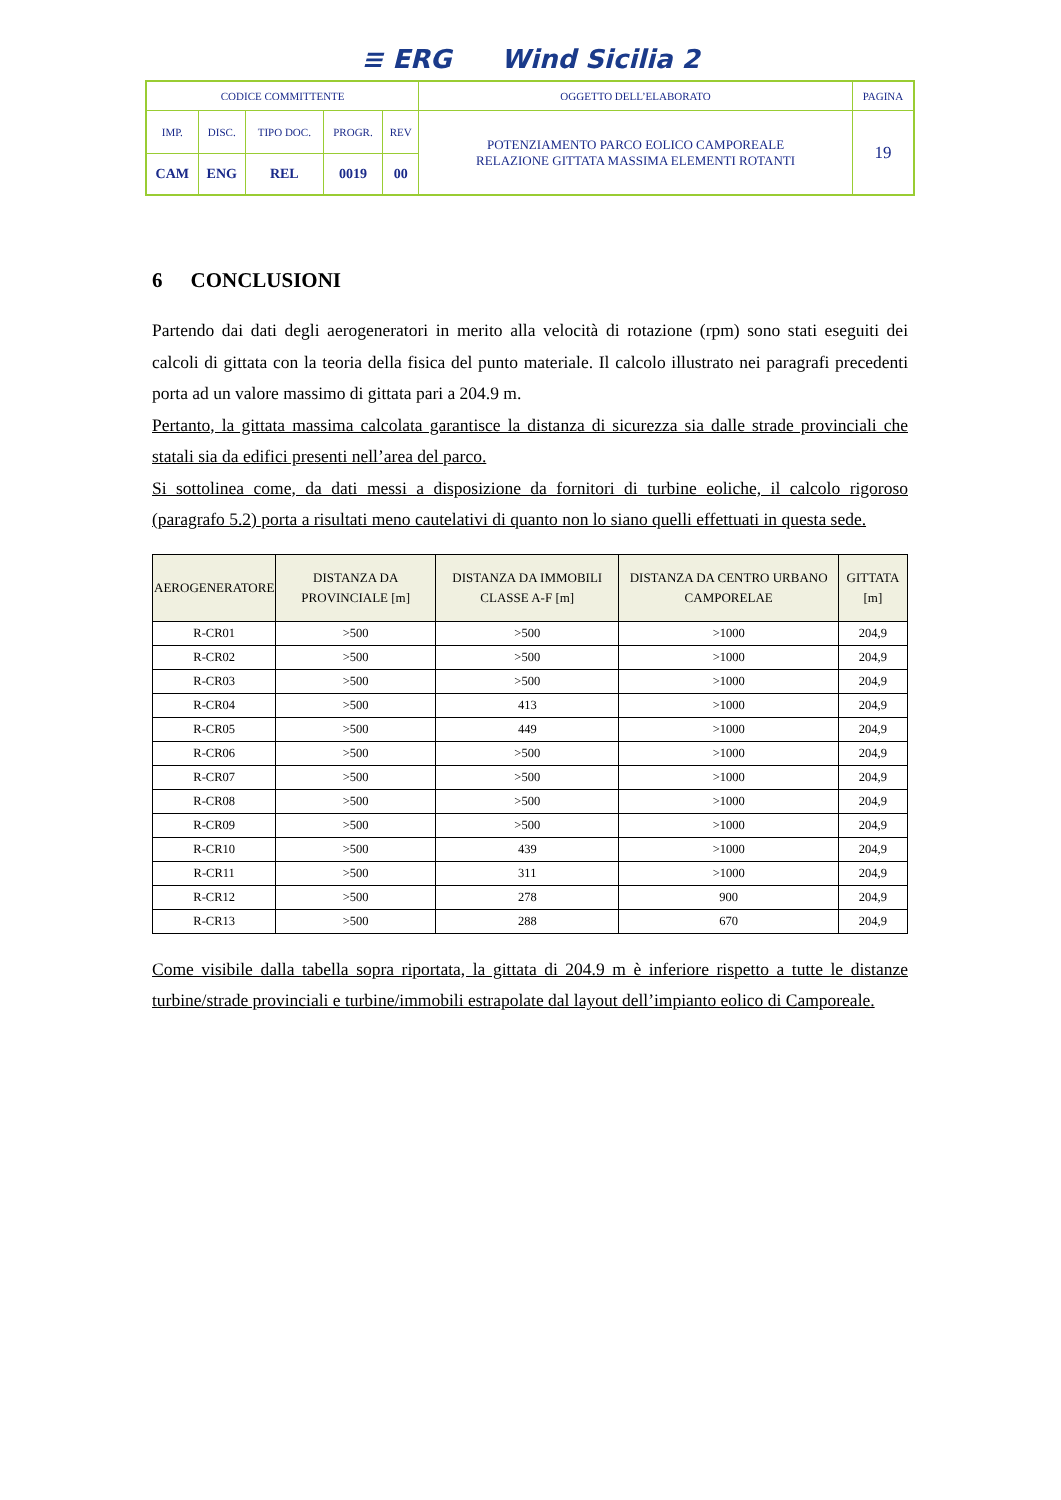≡ ERG Wind Sicilia 2
| CODICE COMMITTENTE | | | | | OGGETTO DELL’ELABORATO | PAGINA |
| IMP. | DISC. | TIPO DOC. | PROGR. | REV | POTENZIAMENTO PARCO EOLICO CAMPOREALE RELAZIONE GITTATA MASSIMA ELEMENTI ROTANTI | 19 |
| CAM | ENG | REL | 0019 | 00 | | |
6 CONCLUSIONI
Partendo dai dati degli aerogeneratori in merito alla velocità di rotazione (rpm) sono stati eseguiti dei calcoli di gittata con la teoria della fisica del punto materiale. Il calcolo illustrato nei paragrafi precedenti porta ad un valore massimo di gittata pari a 204.9 m.
Pertanto, la gittata massima calcolata garantisce la distanza di sicurezza sia dalle strade provinciali che statali sia da edifici presenti nell’area del parco.
Si sottolinea come, da dati messi a disposizione da fornitori di turbine eoliche, il calcolo rigoroso (paragrafo 5.2) porta a risultati meno cautelativi di quanto non lo siano quelli effettuati in questa sede.
| AEROGENERATORE | DISTANZA DA PROVINCIALE [m] | DISTANZA DA IMMOBILI CLASSE A-F [m] | DISTANZA DA CENTRO URBANO CAMPORELAE | GITTATA [m] |
| --- | --- | --- | --- | --- |
| R-CR01 | >500 | >500 | >1000 | 204,9 |
| R-CR02 | >500 | >500 | >1000 | 204,9 |
| R-CR03 | >500 | >500 | >1000 | 204,9 |
| R-CR04 | >500 | 413 | >1000 | 204,9 |
| R-CR05 | >500 | 449 | >1000 | 204,9 |
| R-CR06 | >500 | >500 | >1000 | 204,9 |
| R-CR07 | >500 | >500 | >1000 | 204,9 |
| R-CR08 | >500 | >500 | >1000 | 204,9 |
| R-CR09 | >500 | >500 | >1000 | 204,9 |
| R-CR10 | >500 | 439 | >1000 | 204,9 |
| R-CR11 | >500 | 311 | >1000 | 204,9 |
| R-CR12 | >500 | 278 | 900 | 204,9 |
| R-CR13 | >500 | 288 | 670 | 204,9 |
Come visibile dalla tabella sopra riportata, la gittata di 204.9 m è inferiore rispetto a tutte le distanze turbine/strade provinciali e turbine/immobili estrapolate dal layout dell’impianto eolico di Camporeale.